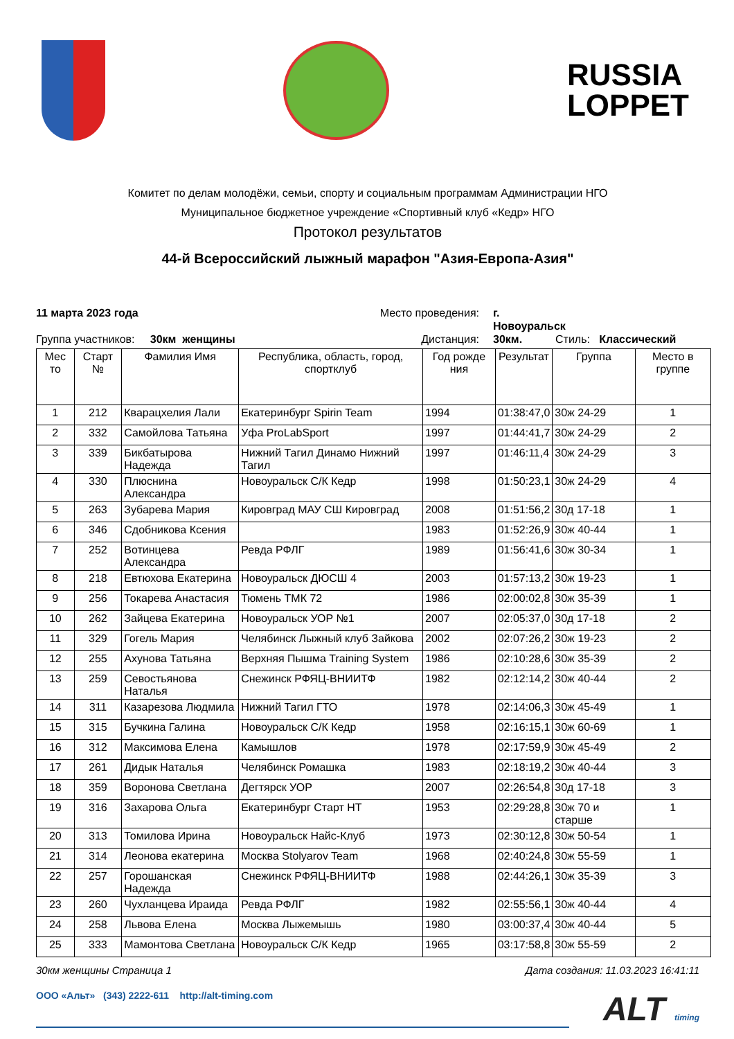RUSSIA
LOPPET
Комитет по делам молодёжи, семьи, спорту и социальным программам Администрации НГО
Муниципальное бюджетное учреждение «Спортивный клуб «Кедр» НГО
Протокол результатов
44-й Всероссийский лыжный марафон "Азия-Европа-Азия"
11 марта 2023 года
Место проведения:
г. Новоуральск
Группа участников: 30км женщины
Дистанция:
30км.
Стиль: Классический
| Мес то | Старт № | Фамилия Имя | Республика, область, город, спортклуб | Год рожде ния | Результат | Группа | Место в группе |
| --- | --- | --- | --- | --- | --- | --- | --- |
| 1 | 212 | Кварацхелия Лали | Екатеринбург Spirin Team | 1994 | 01:38:47,0 | 30ж 24-29 | 1 |
| 2 | 332 | Самойлова Татьяна | Уфа ProLabSport | 1997 | 01:44:41,7 | 30ж 24-29 | 2 |
| 3 | 339 | Бикбатырова Надежда | Нижний Тагил Динамо Нижний Тагил | 1997 | 01:46:11,4 | 30ж 24-29 | 3 |
| 4 | 330 | Плюснина Александра | Новоуральск С/К Кедр | 1998 | 01:50:23,1 | 30ж 24-29 | 4 |
| 5 | 263 | Зубарева Мария | Кировград МАУ СШ Кировград | 2008 | 01:51:56,2 | 30д 17-18 | 1 |
| 6 | 346 | Сдобникова Ксения | | 1983 | 01:52:26,9 | 30ж 40-44 | 1 |
| 7 | 252 | Вотинцева Александра | Ревда РФЛГ | 1989 | 01:56:41,6 | 30ж 30-34 | 1 |
| 8 | 218 | Евтюхова Екатерина | Новоуральск ДЮСШ 4 | 2003 | 01:57:13,2 | 30ж 19-23 | 1 |
| 9 | 256 | Токарева Анастасия | Тюмень ТМК 72 | 1986 | 02:00:02,8 | 30ж 35-39 | 1 |
| 10 | 262 | Зайцева Екатерина | Новоуральск УОР №1 | 2007 | 02:05:37,0 | 30д 17-18 | 2 |
| 11 | 329 | Гогель Мария | Челябинск Лыжный клуб Зайкова | 2002 | 02:07:26,2 | 30ж 19-23 | 2 |
| 12 | 255 | Ахунова Татьяна | Верхняя Пышма Training System | 1986 | 02:10:28,6 | 30ж 35-39 | 2 |
| 13 | 259 | Севостьянова Наталья | Снежинск РФЯЦ-ВНИИТФ | 1982 | 02:12:14,2 | 30ж 40-44 | 2 |
| 14 | 311 | Казарезова Людмила | Нижний Тагил ГТО | 1978 | 02:14:06,3 | 30ж 45-49 | 1 |
| 15 | 315 | Бучкина Галина | Новоуральск С/К Кедр | 1958 | 02:16:15,1 | 30ж 60-69 | 1 |
| 16 | 312 | Максимова Елена | Камышлов | 1978 | 02:17:59,9 | 30ж 45-49 | 2 |
| 17 | 261 | Дидык Наталья | Челябинск Ромашка | 1983 | 02:18:19,2 | 30ж 40-44 | 3 |
| 18 | 359 | Воронова Светлана | Дегтярск УОР | 2007 | 02:26:54,8 | 30д 17-18 | 3 |
| 19 | 316 | Захарова Ольга | Екатеринбург Старт НТ | 1953 | 02:29:28,8 | 30ж 70 и старше | 1 |
| 20 | 313 | Томилова Ирина | Новоуральск Найс-Клуб | 1973 | 02:30:12,8 | 30ж 50-54 | 1 |
| 21 | 314 | Леонова екатерина | Москва Stolyarov Team | 1968 | 02:40:24,8 | 30ж 55-59 | 1 |
| 22 | 257 | Горошанская Надежда | Снежинск РФЯЦ-ВНИИТФ | 1988 | 02:44:26,1 | 30ж 35-39 | 3 |
| 23 | 260 | Чухланцева Ираида | Ревда РФЛГ | 1982 | 02:55:56,1 | 30ж 40-44 | 4 |
| 24 | 258 | Львова Елена | Москва Лыжемышь | 1980 | 03:00:37,4 | 30ж 40-44 | 5 |
| 25 | 333 | Мамонтова Светлана | Новоуральск С/К Кедр | 1965 | 03:17:58,8 | 30ж 55-59 | 2 |
30км женщины Страница 1 Дата создания: 11.03.2023 16:41:11
ООО «Альт» (343) 2222-611 http://alt-timing.com
ALT timing